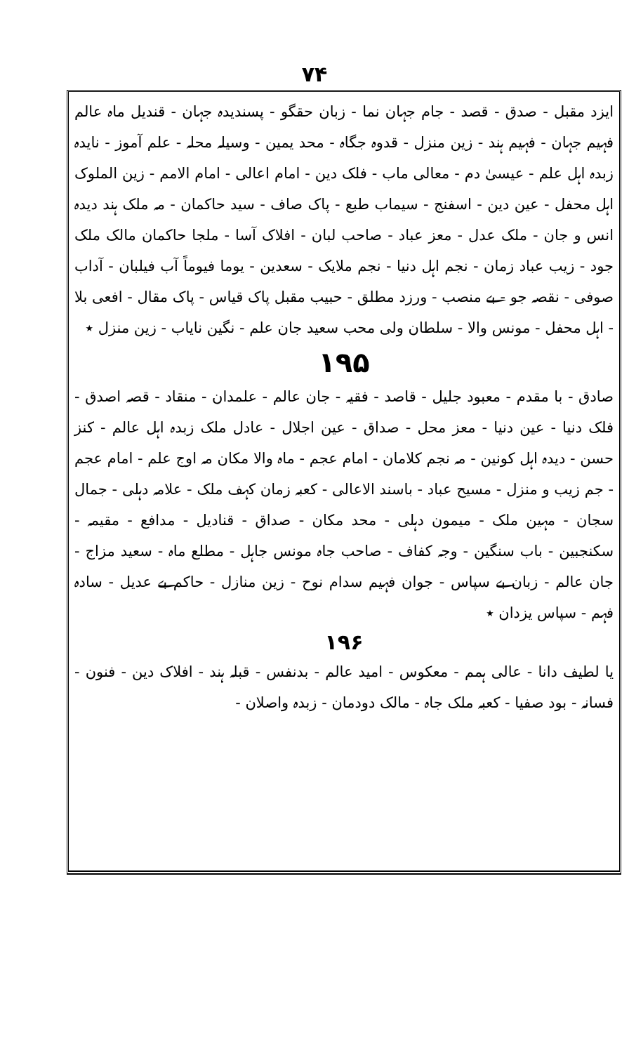۷۴
ایزد مقبل - صدق - قصد - جام جہان نما - زبان حقگو - پسندیدہ جہان - قندیل ماہ عالم فہیم جہان - فہیم ہند - زین منزل - قدوہ جگاہ - محد یمین - وسیلہ محلہ - علم آموز - نایدہ زبدہ اہل علم - عیسیٰ دم - معالی ماب - فلک دین - امام اعالی - امام الامم - زین الملوک اہل محفل - عین دین - اسفنج - سیماب طبع - پاک صاف - سید حاکمان - مہ ملک ہند دیدہ انس و جان - ملک عدل - معز عباد - صاحب لبان - افلاک آسا - ملجا حاکمان مالک ملک جود - زیب عباد زمان - نجم اہل دنیا - نجم ملایک - سعدین - یوما فیوماً آب فیلبان - آداب صوفی - نقصہ جو - بے منصب - ورزد مطلق - حبیب مقبل پاک قیاس - پاک مقال - افعی بلا - اہل محفل - مونس والا - سلطان ولی محب سعید جان علم - نگین نایاب - زین منزل ٭
۱۹۵
صادق - با مقدم - معبود جلیل - قاصد - فقیہ - جان عالم - علمدان - منقاد - قصہ اصدق - فلک دنیا - عین دنیا - معز محل - صداق - عین اجلال - عادل ملک زبدہ اہل عالم - کنز حسن - دیدہ اہل کونین - مہ نجم کلامان - امام عجم - ماہ والا مکان مہ اوج علم - امام عجم - جم زیب و منزل - مسیح عباد - باسند الاعالی - کعبہ زمان کہف ملک - علامہ دہلی - جمال سجان - مہین ملک - میمون دہلی - محد مکان - صداق - قنادیل - مدافع - مقیمہ - سکنجبین - باب سنگین - وجہ کفاف - صاحب جاہ مونس جاہل - مطلع ماہ - سعید مزاج - جان عالم - زبان بے سپاس - جوان فہیم سدام نوح - زین منازل - حاکم بے عدیل - سادہ فہم - سپاس یزدان ٭
۱۹۶
یا لطیف دانا - عالی ہمم - معکوس - امید عالم - بدنفس - قبلہ ہند - افلاک دین - فنون - فسانہ - بود صفیا - کعبہ ملک جاہ - مالک دودمان - زبدہ واصلان -